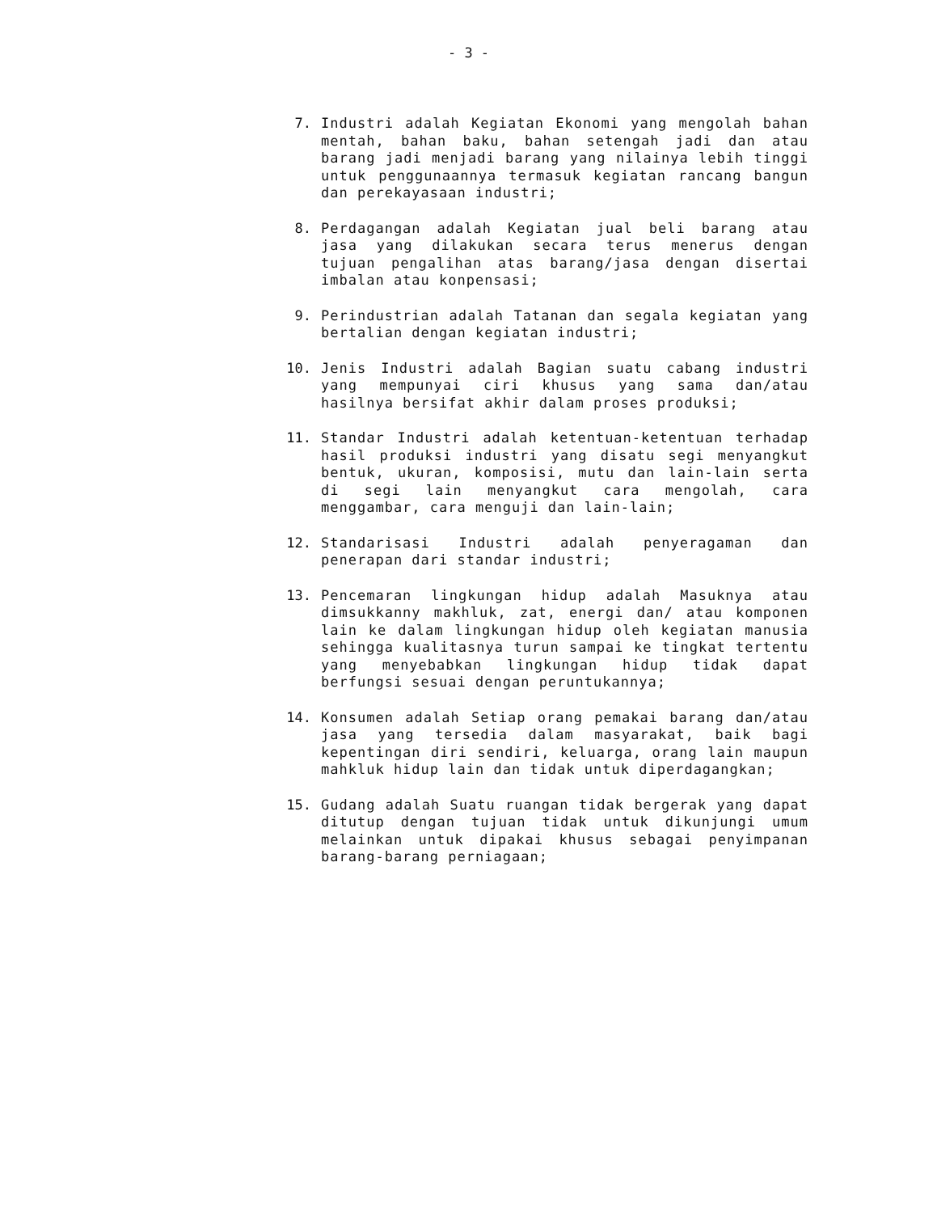- 3 -
7. Industri adalah Kegiatan Ekonomi yang mengolah bahan mentah, bahan baku, bahan setengah jadi dan atau barang jadi menjadi barang yang nilainya lebih tinggi untuk penggunaannya termasuk kegiatan rancang bangun dan perekayasaan industri;
8. Perdagangan adalah Kegiatan jual beli barang atau jasa yang dilakukan secara terus menerus dengan tujuan pengalihan atas barang/jasa dengan disertai imbalan atau konpensasi;
9. Perindustrian adalah Tatanan dan segala kegiatan yang bertalian dengan kegiatan industri;
10. Jenis Industri adalah Bagian suatu cabang industri yang mempunyai ciri khusus yang sama dan/atau hasilnya bersifat akhir dalam proses produksi;
11. Standar Industri adalah ketentuan-ketentuan terhadap hasil produksi industri yang disatu segi menyangkut bentuk, ukuran, komposisi, mutu dan lain-lain serta di segi lain menyangkut cara mengolah, cara menggambar, cara menguji dan lain-lain;
12. Standarisasi Industri adalah penyeragaman dan penerapan dari standar industri;
13. Pencemaran lingkungan hidup adalah Masuknya atau dimsukkanny makhluk, zat, energi dan/ atau komponen lain ke dalam lingkungan hidup oleh kegiatan manusia sehingga kualitasnya turun sampai ke tingkat tertentu yang menyebabkan lingkungan hidup tidak dapat berfungsi sesuai dengan peruntukannya;
14. Konsumen adalah Setiap orang pemakai barang dan/atau jasa yang tersedia dalam masyarakat, baik bagi kepentingan diri sendiri, keluarga, orang lain maupun mahkluk hidup lain dan tidak untuk diperdagangkan;
15. Gudang adalah Suatu ruangan tidak bergerak yang dapat ditutup dengan tujuan tidak untuk dikunjungi umum melainkan untuk dipakai khusus sebagai penyimpanan barang-barang perniagaan;